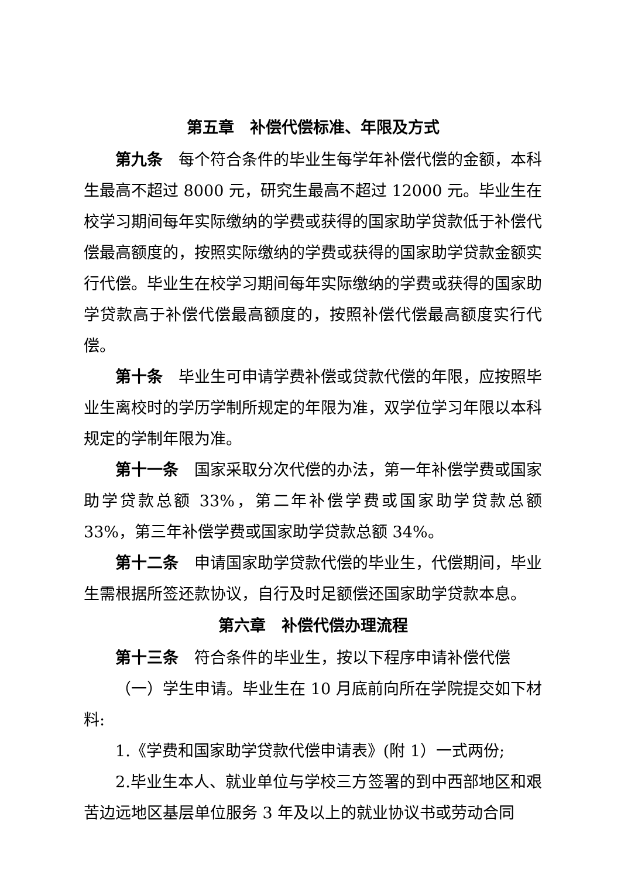第五章　补偿代偿标准、年限及方式
第九条　每个符合条件的毕业生每学年补偿代偿的金额，本科生最高不超过 8000 元，研究生最高不超过 12000 元。毕业生在校学习期间每年实际缴纳的学费或获得的国家助学贷款低于补偿代偿最高额度的，按照实际缴纳的学费或获得的国家助学贷款金额实行代偿。毕业生在校学习期间每年实际缴纳的学费或获得的国家助学贷款高于补偿代偿最高额度的，按照补偿代偿最高额度实行代偿。
第十条　毕业生可申请学费补偿或贷款代偿的年限，应按照毕业生离校时的学历学制所规定的年限为准，双学位学习年限以本科规定的学制年限为准。
第十一条　国家采取分次代偿的办法，第一年补偿学费或国家助学贷款总额 33%，第二年补偿学费或国家助学贷款总额 33%，第三年补偿学费或国家助学贷款总额 34%。
第十二条　申请国家助学贷款代偿的毕业生，代偿期间，毕业生需根据所签还款协议，自行及时足额偿还国家助学贷款本息。
第六章　补偿代偿办理流程
第十三条　符合条件的毕业生，按以下程序申请补偿代偿
（一）学生申请。毕业生在 10 月底前向所在学院提交如下材料:
1.《学费和国家助学贷款代偿申请表》(附 1）一式两份;
2.毕业生本人、就业单位与学校三方签署的到中西部地区和艰苦边远地区基层单位服务 3 年及以上的就业协议书或劳动合同